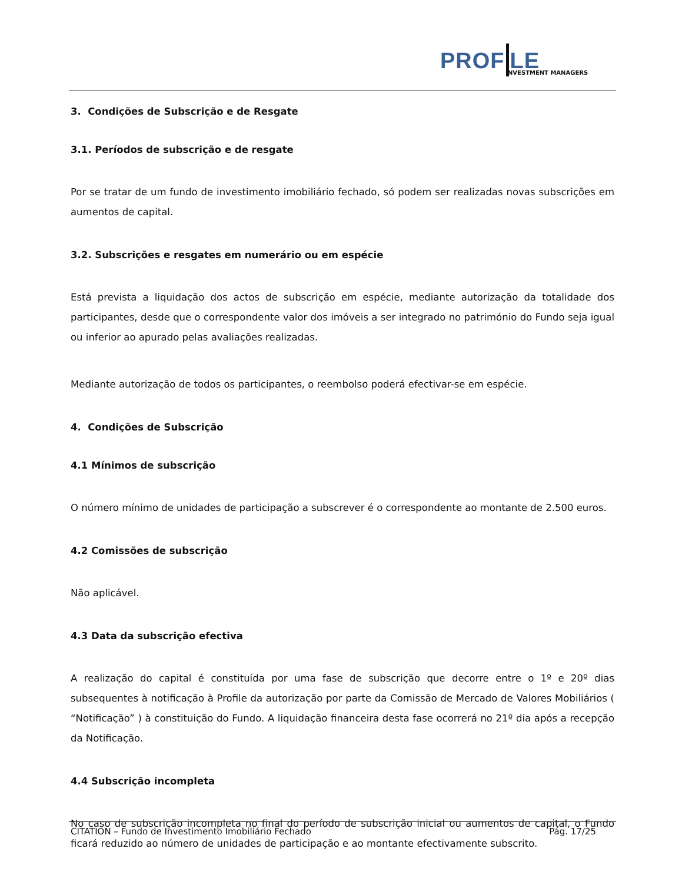PROF LE
NVESTMENT MANAGERS
3. Condições de Subscrição e de Resgate
3.1. Períodos de subscrição e de resgate
Por se tratar de um fundo de investimento imobiliário fechado, só podem ser realizadas novas subscrições em aumentos de capital.
3.2. Subscrições e resgates em numerário ou em espécie
Está prevista a liquidação dos actos de subscrição em espécie, mediante autorização da totalidade dos participantes, desde que o correspondente valor dos imóveis a ser integrado no património do Fundo seja igual ou inferior ao apurado pelas avaliações realizadas.
Mediante autorização de todos os participantes, o reembolso poderá efectivar-se em espécie.
4. Condições de Subscrição
4.1 Mínimos de subscrição
O número mínimo de unidades de participação a subscrever é o correspondente ao montante de 2.500 euros.
4.2 Comissões de subscrição
Não aplicável.
4.3 Data da subscrição efectiva
A realização do capital é constituída por uma fase de subscrição que decorre entre o 1º e 20º dias subsequentes à notificação à Profile da autorização por parte da Comissão de Mercado de Valores Mobiliários ( “Notificação” ) à constituição do Fundo. A liquidação financeira desta fase ocorrerá no 21º dia após a recepção da Notificação.
4.4 Subscrição incompleta
No caso de subscrição incompleta no final do período de subscrição inicial ou aumentos de capital, o Fundo ficará reduzido ao número de unidades de participação e ao montante efectivamente subscrito.
CITATION – Fundo de Investimento Imobiliário Fechado Pág. 17/25